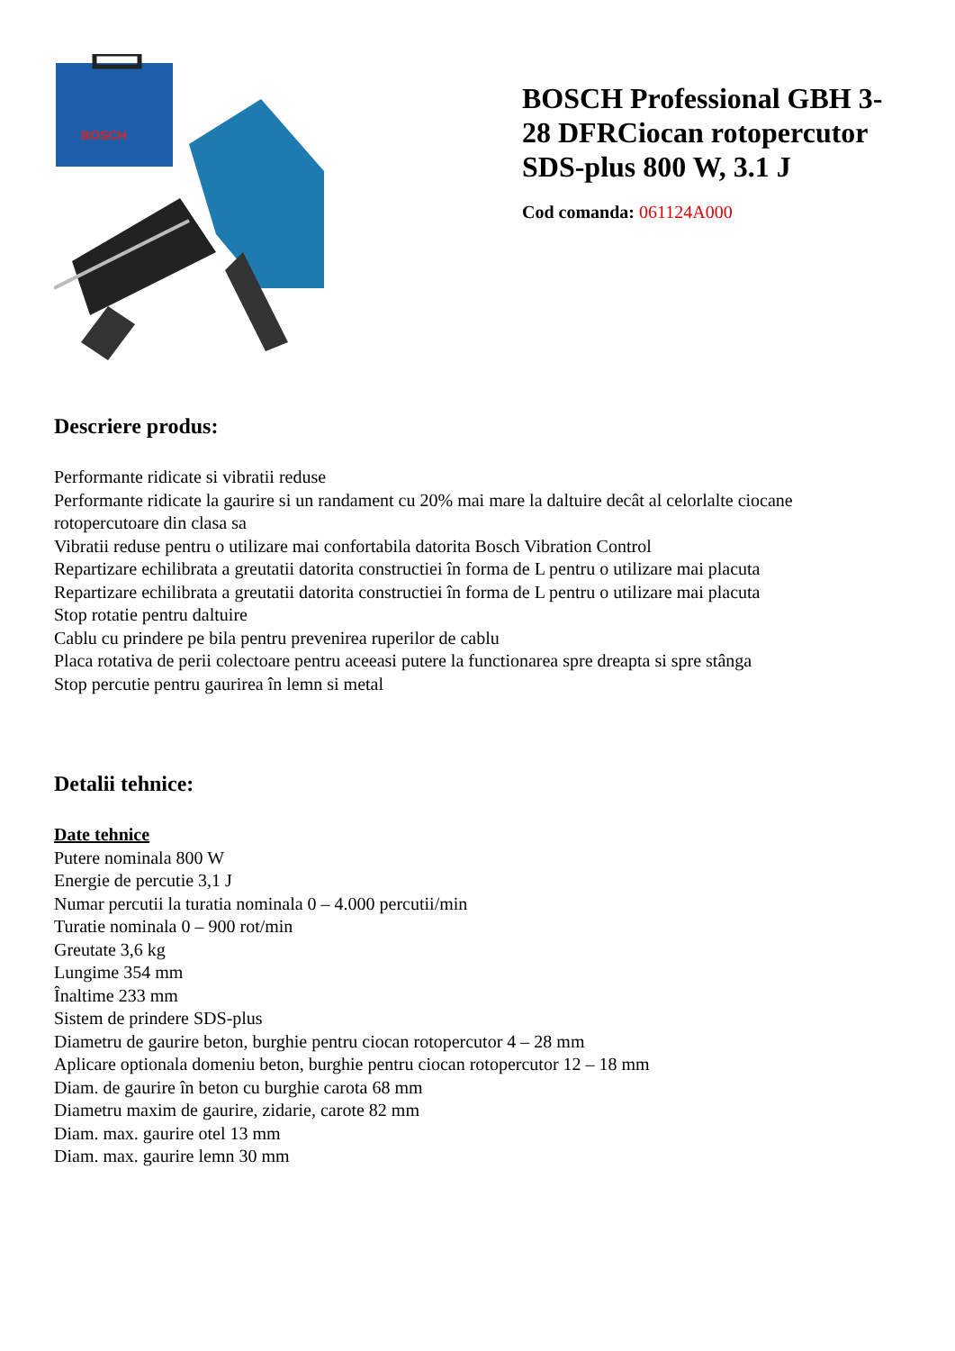BOSCH
BOSCH Professional GBH 3-28 DFRCiocan rotopercutor SDS-plus 800 W, 3.1 J
Cod comanda: 061124A000
Descriere produs:
Performante ridicate si vibratii reduse
Performante ridicate la gaurire si un randament cu 20% mai mare la daltuire decât al celorlalte ciocane rotopercutoare din clasa sa
Vibratii reduse pentru o utilizare mai confortabila datorita Bosch Vibration Control
Repartizare echilibrata a greutatii datorita constructiei în forma de L pentru o utilizare mai placuta
Repartizare echilibrata a greutatii datorita constructiei în forma de L pentru o utilizare mai placuta
Stop rotatie pentru daltuire
Cablu cu prindere pe bila pentru prevenirea ruperilor de cablu
Placa rotativa de perii colectoare pentru aceeasi putere la functionarea spre dreapta si spre stânga
Stop percutie pentru gaurirea în lemn si metal
Detalii tehnice:
Date tehnice
Putere nominala 800 W
Energie de percutie 3,1 J
Numar percutii la turatia nominala 0 – 4.000 percutii/min
Turatie nominala 0 – 900 rot/min
Greutate 3,6 kg
Lungime 354 mm
Înaltime 233 mm
Sistem de prindere SDS-plus
Diametru de gaurire beton, burghie pentru ciocan rotopercutor 4 – 28 mm
Aplicare optionala domeniu beton, burghie pentru ciocan rotopercutor 12 – 18 mm
Diam. de gaurire în beton cu burghie carota 68 mm
Diametru maxim de gaurire, zidarie, carote 82 mm
Diam. max. gaurire otel 13 mm
Diam. max. gaurire lemn 30 mm